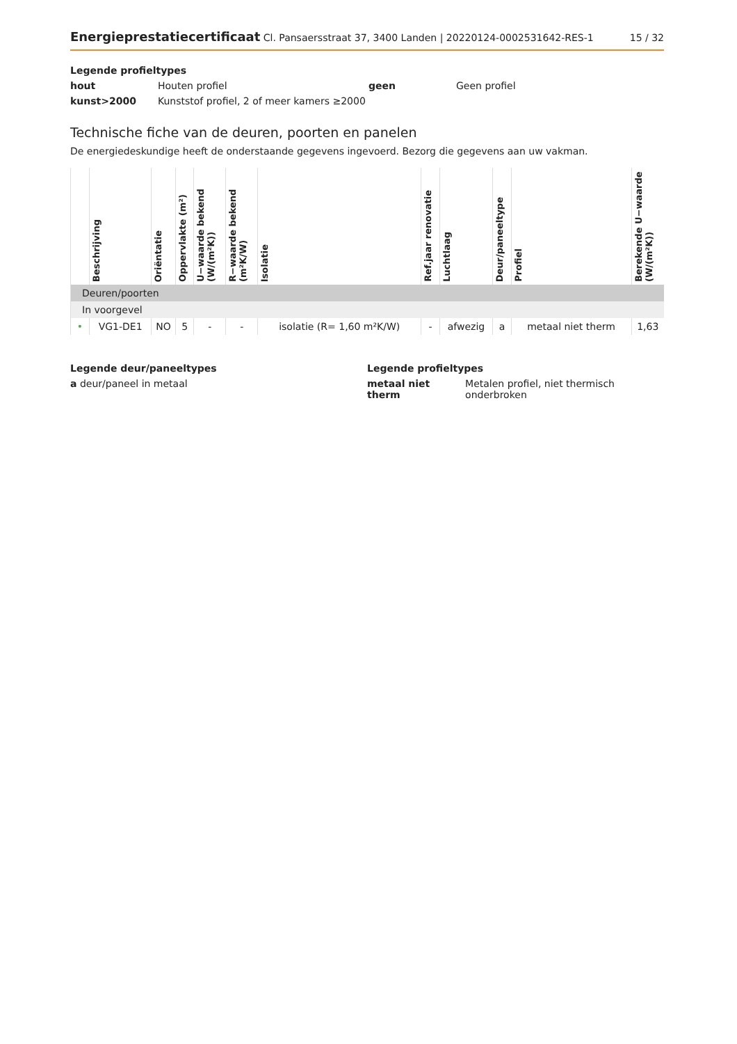Energieprestatiecertificaat Cl. Pansaersstraat 37, 3400 Landen | 20220124-0002531642-RES-1
15 / 32
Legende profieltypes
hout Houten profiel geen Geen profiel kunst>2000 Kunststof profiel, 2 of meer kamers ≥2000
Technische fiche van de deuren, poorten en panelen
De energiedeskundige heeft de onderstaande gegevens ingevoerd. Bezorg die gegevens aan uw vakman.
| | Beschrijving | Oriëntatie | Oppervlakte (m²) | U−waarde bekend (W/(m²K)) | R−waarde bekend (m²K/W) | Isolatie | Ref.jaar renovatie | Luchtlaag | Deur/paneeltype | Profiel | Berekende U−waarde (W/(m²K)) |
| --- | --- | --- | --- | --- | --- | --- | --- | --- | --- | --- | --- |
| Deuren/poorten | | | | | | | | | | | |
| In voorgevel | | | | | | | | | | | |
| • | VG1-DE1 | NO | 5 | - | - | isolatie (R= 1,60 m²K/W) | - | afwezig | a | metaal niet therm | 1,63 |
Legende deur/paneeltypes
a deur/paneel in metaal
Legende profieltypes
metaal niet therm Metalen profiel, niet thermisch onderbroken